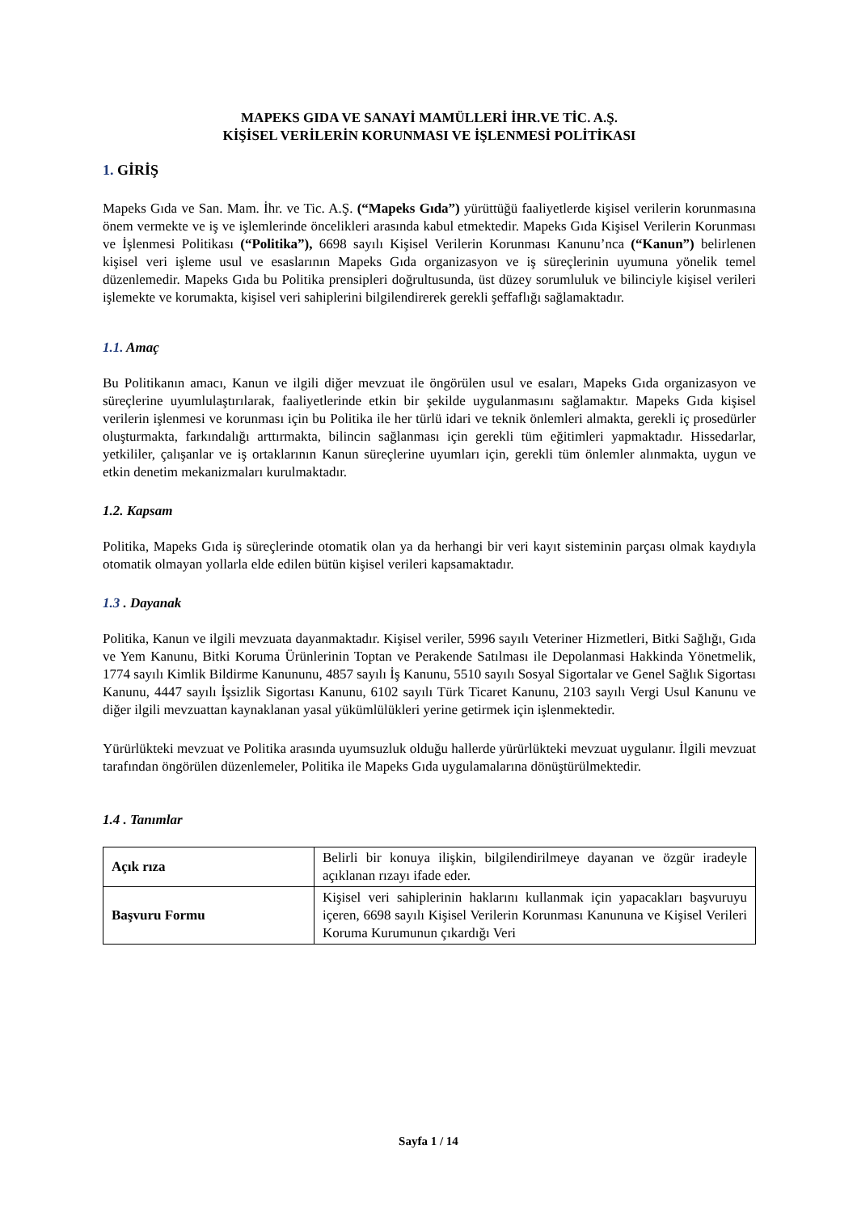MAPEKS GIDA VE SANAYİ MAMÜLLERİ İHR.VE TİC. A.Ş.
KİŞİSEL VERİLERİN KORUNMASI VE İŞLENMESİ POLİTİKASI
1. GİRİŞ
Mapeks Gıda ve San. Mam. İhr. ve Tic. A.Ş. (“Mapeks Gıda”) yürüttüğü faaliyetlerde kişisel verilerin korunmasına önem vermekte ve iş ve işlemlerinde öncelikleri arasında kabul etmektedir. Mapeks Gıda Kişisel Verilerin Korunması ve İşlenmesi Politikası (“Politika”), 6698 sayılı Kişisel Verilerin Korunması Kanunu’nca (“Kanun”) belirlenen kişisel veri işleme usul ve esaslarının Mapeks Gıda organizasyon ve iş süreçlerinin uyumuna yönelik temel düzenlemedir. Mapeks Gıda bu Politika prensipleri doğrultusunda, üst düzey sorumluluk ve bilinciyle kişisel verileri işlemekte ve korumakta, kişisel veri sahiplerini bilgilendirerek gerekli şeffaflığı sağlamaktadır.
1.1. Amaç
Bu Politikanın amacı, Kanun ve ilgili diğer mevzuat ile öngörülen usul ve esaları, Mapeks Gıda organizasyon ve süreçlerine uyumlulaştırılarak, faaliyetlerinde etkin bir şekilde uygulanmasını sağlamaktır. Mapeks Gıda kişisel verilerin işlenmesi ve korunması için bu Politika ile her türlü idari ve teknik önlemleri almakta, gerekli iç prosedürler oluşturmakta, farkındalığı arttırmakta, bilincin sağlanması için gerekli tüm eğitimleri yapmaktadır. Hissedarlar, yetkililer, çalışanlar ve iş ortaklarının Kanun süreçlerine uyumları için, gerekli tüm önlemler alınmakta, uygun ve etkin denetim mekanizmaları kurulmaktadır.
1.2. Kapsam
Politika, Mapeks Gıda iş süreçlerinde otomatik olan ya da herhangi bir veri kayıt sisteminin parçası olmak kaydıyla otomatik olmayan yollarla elde edilen bütün kişisel verileri kapsamaktadır.
1.3 . Dayanak
Politika, Kanun ve ilgili mevzuata dayanmaktadır. Kişisel veriler, 5996 sayılı Veteriner Hizmetleri, Bitki Sağlığı, Gıda ve Yem Kanunu, Bitki Koruma Ürünlerinin Toptan ve Perakende Satılması ile Depolanmasi Hakkinda Yönetmelik, 1774 sayılı Kimlik Bildirme Kanununu, 4857 sayılı İş Kanunu, 5510 sayılı Sosyal Sigortalar ve Genel Sağlık Sigortası Kanunu, 4447 sayılı İşsizlik Sigortası Kanunu, 6102 sayılı Türk Ticaret Kanunu, 2103 sayılı Vergi Usul Kanunu ve diğer ilgili mevzuattan kaynaklanan yasal yükümlülükleri yerine getirmek için işlenmektedir.
Yürürlükteki mevzuat ve Politika arasında uyumsuzluk olduğu hallerde yürürlükteki mevzuat uygulanır. İlgili mevzuat tarafından öngörülen düzenlemeler, Politika ile Mapeks Gıda uygulamalarına dönüştürülmektedir.
1.4 . Tanımlar
| Açık rıza | Belirli bir konuya ilişkin, bilgilendirilmeye dayanan ve özgür iradeyle açıklanan rızayı ifade eder. |
| Başvuru Formu | Kişisel veri sahiplerinin haklarını kullanmak için yapacakları başvuruyu içeren, 6698 sayılı Kişisel Verilerin Korunması Kanununa ve Kişisel Verileri Koruma Kurumunun çıkardığı Veri |
Sayfa 1 / 14